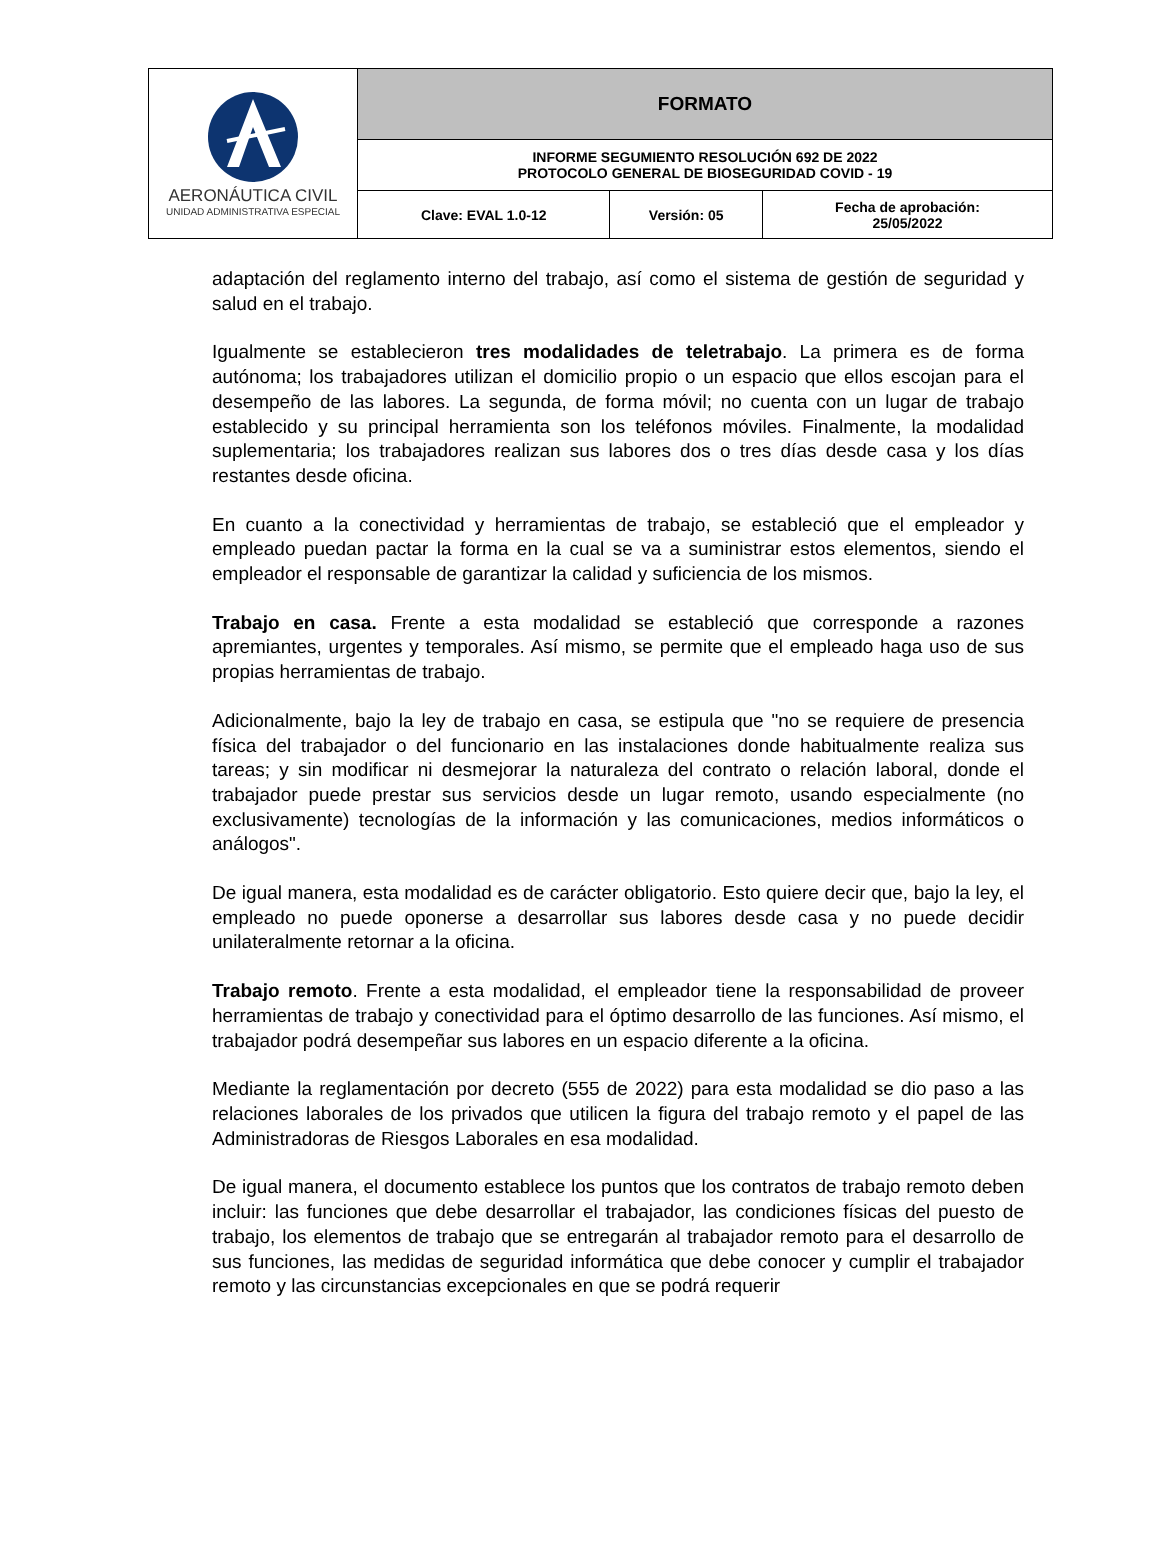| AERONÁUTICA CIVIL UNIDAD ADMINISTRATIVA ESPECIAL | FORMATO | | |
| | INFORME SEGUMIENTO RESOLUCIÓN 692 DE 2022 PROTOCOLO GENERAL DE BIOSEGURIDAD COVID - 19 | | |
| | Clave: EVAL 1.0-12 | Versión: 05 | Fecha de aprobación: 25/05/2022 |
adaptación del reglamento interno del trabajo, así como el sistema de gestión de seguridad y salud en el trabajo.
Igualmente se establecieron tres modalidades de teletrabajo. La primera es de forma autónoma; los trabajadores utilizan el domicilio propio o un espacio que ellos escojan para el desempeño de las labores. La segunda, de forma móvil; no cuenta con un lugar de trabajo establecido y su principal herramienta son los teléfonos móviles. Finalmente, la modalidad suplementaria; los trabajadores realizan sus labores dos o tres días desde casa y los días restantes desde oficina.
En cuanto a la conectividad y herramientas de trabajo, se estableció que el empleador y empleado puedan pactar la forma en la cual se va a suministrar estos elementos, siendo el empleador el responsable de garantizar la calidad y suficiencia de los mismos.
Trabajo en casa. Frente a esta modalidad se estableció que corresponde a razones apremiantes, urgentes y temporales. Así mismo, se permite que el empleado haga uso de sus propias herramientas de trabajo.
Adicionalmente, bajo la ley de trabajo en casa, se estipula que "no se requiere de presencia física del trabajador o del funcionario en las instalaciones donde habitualmente realiza sus tareas; y sin modificar ni desmejorar la naturaleza del contrato o relación laboral, donde el trabajador puede prestar sus servicios desde un lugar remoto, usando especialmente (no exclusivamente) tecnologías de la información y las comunicaciones, medios informáticos o análogos".
De igual manera, esta modalidad es de carácter obligatorio. Esto quiere decir que, bajo la ley, el empleado no puede oponerse a desarrollar sus labores desde casa y no puede decidir unilateralmente retornar a la oficina.
Trabajo remoto. Frente a esta modalidad, el empleador tiene la responsabilidad de proveer herramientas de trabajo y conectividad para el óptimo desarrollo de las funciones. Así mismo, el trabajador podrá desempeñar sus labores en un espacio diferente a la oficina.
Mediante la reglamentación por decreto (555 de 2022) para esta modalidad se dio paso a las relaciones laborales de los privados que utilicen la figura del trabajo remoto y el papel de las Administradoras de Riesgos Laborales en esa modalidad.
De igual manera, el documento establece los puntos que los contratos de trabajo remoto deben incluir: las funciones que debe desarrollar el trabajador, las condiciones físicas del puesto de trabajo, los elementos de trabajo que se entregarán al trabajador remoto para el desarrollo de sus funciones, las medidas de seguridad informática que debe conocer y cumplir el trabajador remoto y las circunstancias excepcionales en que se podrá requerir